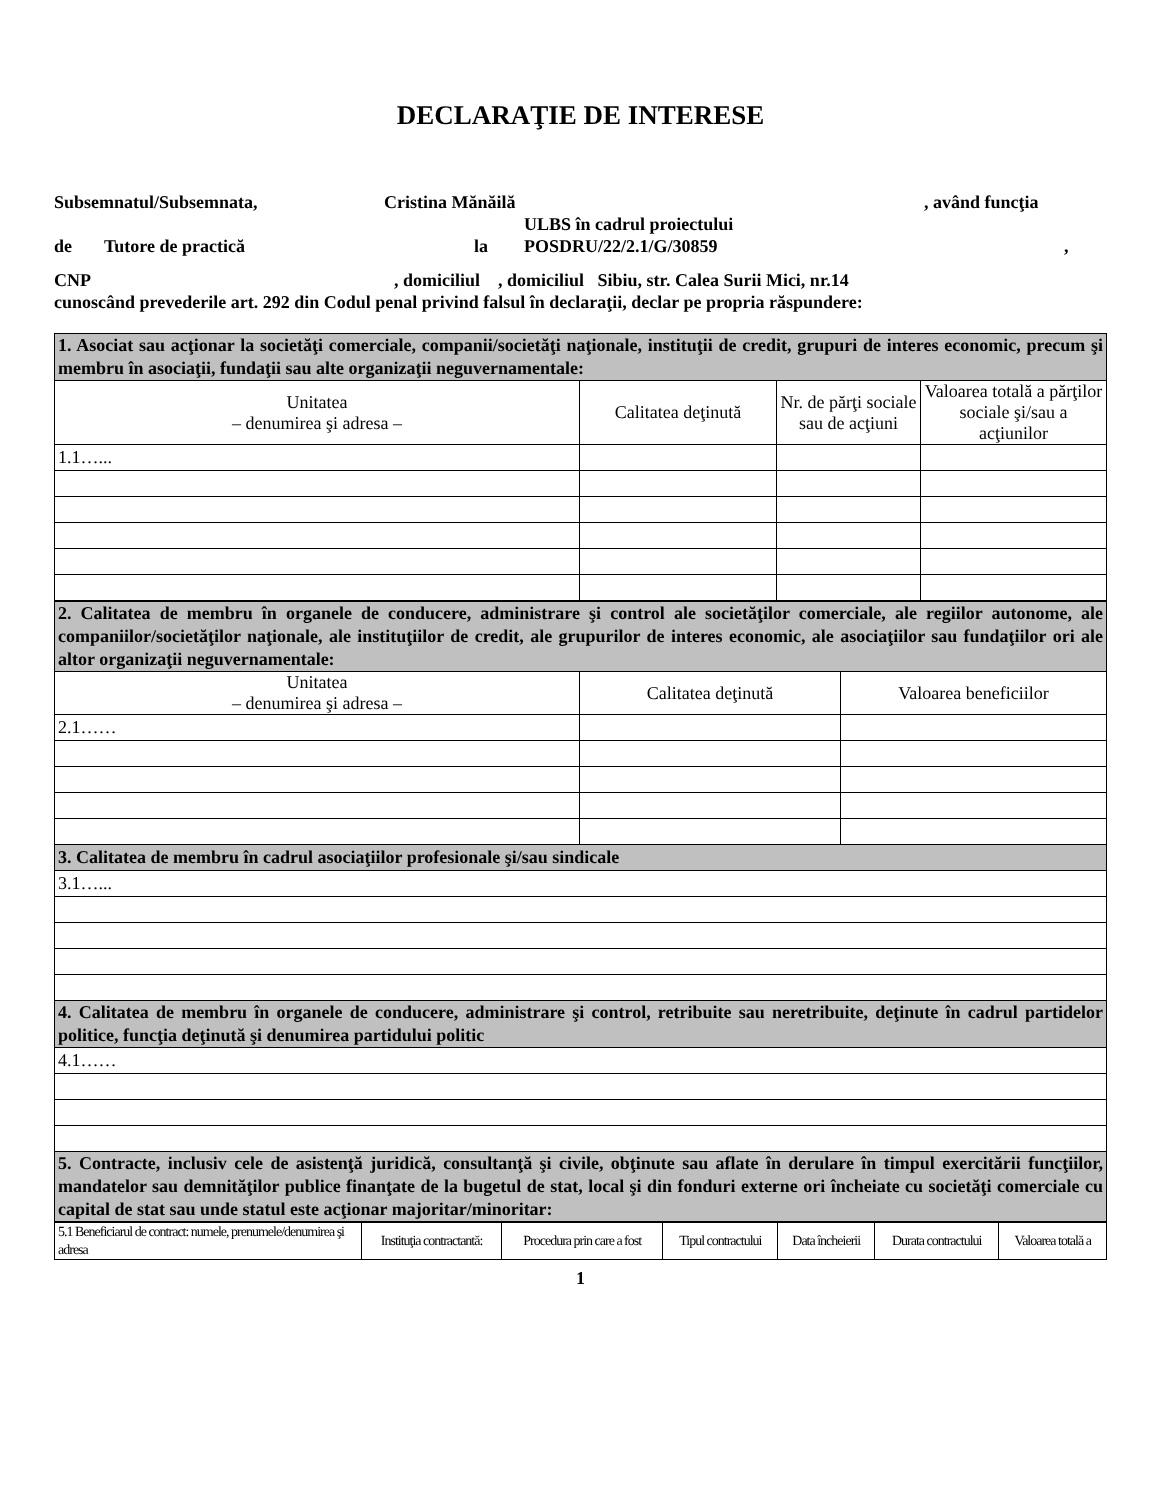DECLARAŢIE DE INTERESE
Subsemnatul/Subsemnata, Cristina Mănăilă, având funcţia
ULBS în cadrul proiectului
de Tutore de practică la POSDRU/22/2.1/G/30859,
CNP, domiciliul , domiciliul Sibiu, str. Calea Surii Mici, nr.14
cunoscând prevederile art. 292 din Codul penal privind falsul în declaraţii, declar pe propria răspundere:
| 1. Asociat sau acţionar la societăţi comerciale, companii/societăţi naţionale, instituţii de credit, grupuri de interes economic, precum şi membru în asociaţii, fundaţii sau alte organizaţii neguvernamentale: | | | |
| Unitatea – denumirea şi adresa – | Calitatea deţinută | Nr. de părţi sociale sau de acţiuni | Valoarea totală a părţilor sociale şi/sau a acţiunilor |
| 1.1…... | | | |
| 2. Calitatea de membru în organele de conducere, administrare şi control ale societăţilor comerciale, ale regiilor autonome, ale companiilor/societăţilor naţionale, ale instituţiilor de credit, ale grupurilor de interes economic, ale asociaţiilor sau fundaţiilor ori ale altor organizaţii neguvernamentale: | | |
| Unitatea – denumirea şi adresa – | Calitatea deţinută | Valoarea beneficiilor |
| 2.1…… | | |
| 3. Calitatea de membru în cadrul asociaţiilor profesionale şi/sau sindicale | | |
| 3.1…... | | |
| 4. Calitatea de membru în organele de conducere, administrare şi control, retribuite sau neretribuite, deţinute în cadrul partidelor politice, funcţia deţinută şi denumirea partidului politic | | |
| 4.1…… | | |
| 5. Contracte, inclusiv cele de asistenţă juridică, consultanţă şi civile, obţinute sau aflate în derulare în timpul exercitării funcţiilor, mandatelor sau demnităţilor publice finanţate de la bugetul de stat, local şi din fonduri externe ori încheiate cu societăţi comerciale cu capital de stat sau unde statul este acţionar majoritar/minoritar: | | |
| 5.1 Beneficiarul de contract: numele, prenumele/denumirea şi adresa | Instituţia contractantă: | Procedura prin care a fost | Tipul contractului | Data încheierii | Durata contractului | Valoarea totală a |
1